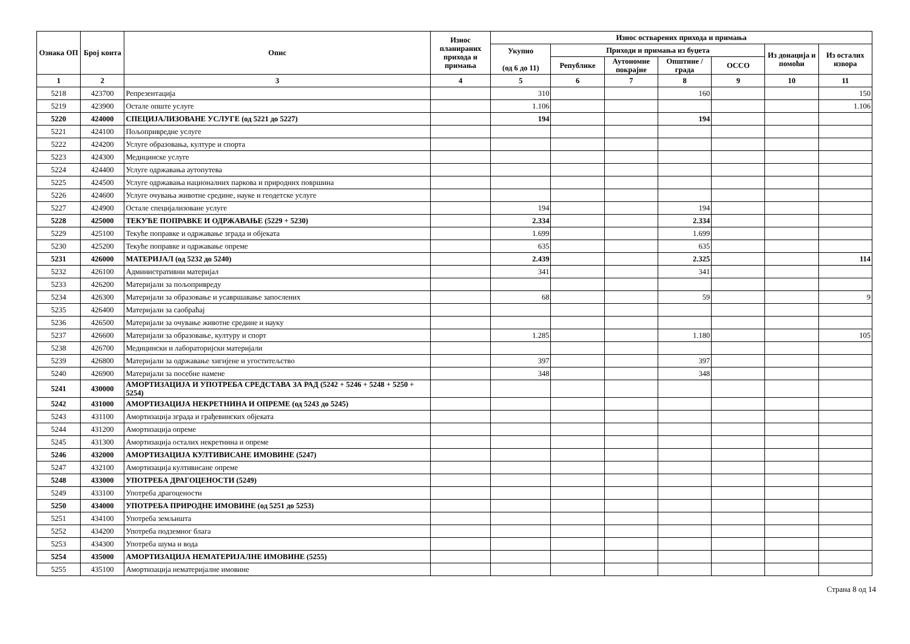| Ознака ОП | Број конта | Опис | Износ планираних прихода и примања | Износ остварених прихода и примања | | | | | | |
| --- | --- | --- | --- | --- | --- | --- | --- | --- | --- | --- |
| | | | | Укупно (од 6 до 11) | Приходи и примања из буџета | | | | Из донација и помоћи | Из осталих извора |
| | | | | | Републике | Аутономне покрајне | Општине / града | ОССО | | |
| 1 | 2 | 3 | 4 | 5 | 6 | 7 | 8 | 9 | 10 | 11 |
| 5218 | 423700 | Репрезентација | | 310 | | | 160 | | | 150 |
| 5219 | 423900 | Остале опште услуге | | 1.106 | | | | | | 1.106 |
| 5220 | 424000 | СПЕЦИЈАЛИЗОВАНЕ УСЛУГЕ (од 5221 до 5227) | | 194 | | | 194 | | | |
| 5221 | 424100 | Пољопривредне услуге | | | | | | | | |
| 5222 | 424200 | Услуге образовања, културе и спорта | | | | | | | | |
| 5223 | 424300 | Медицинске услуге | | | | | | | | |
| 5224 | 424400 | Услуге одржавања аутопутева | | | | | | | | |
| 5225 | 424500 | Услуге одржавања националних паркова и природних површина | | | | | | | | |
| 5226 | 424600 | Услуге очувања животне средине, науке и геодетске услуге | | | | | | | | |
| 5227 | 424900 | Остале специјализоване услуге | | 194 | | | 194 | | | |
| 5228 | 425000 | ТЕКУЋЕ ПОПРАВКЕ И ОДРЖАВАЊЕ (5229 + 5230) | | 2.334 | | | 2.334 | | | |
| 5229 | 425100 | Текуће поправке и одржавање зграда и објеката | | 1.699 | | | 1.699 | | | |
| 5230 | 425200 | Текуће поправке и одржавање опреме | | 635 | | | 635 | | | |
| 5231 | 426000 | МАТЕРИЈАЛ (од 5232 до 5240) | | 2.439 | | | 2.325 | | | 114 |
| 5232 | 426100 | Административни материјал | | 341 | | | 341 | | | |
| 5233 | 426200 | Материјали за пољопривреду | | | | | | | | |
| 5234 | 426300 | Материјали за образовање и усавршавање запослених | | 68 | | | 59 | | | 9 |
| 5235 | 426400 | Материјали за саобраћај | | | | | | | | |
| 5236 | 426500 | Материјали за очување животне средине и науку | | | | | | | | |
| 5237 | 426600 | Материјали за образовање, културу и спорт | | 1.285 | | | 1.180 | | | 105 |
| 5238 | 426700 | Медицински и лабораторијски материјали | | | | | | | | |
| 5239 | 426800 | Материјали за одржавање хигијене и угоститељство | | 397 | | | 397 | | | |
| 5240 | 426900 | Материјали за посебне намене | | 348 | | | 348 | | | |
| 5241 | 430000 | АМОРТИЗАЦИЈА И УПОТРЕБА СРЕДСТАВА ЗА РАД (5242 + 5246 + 5248 + 5250 + 5254) | | | | | | | | |
| 5242 | 431000 | АМОРТИЗАЦИЈА НЕКРЕТНИНА И ОПРЕМЕ (од 5243 до 5245) | | | | | | | | |
| 5243 | 431100 | Амортизација зграда и грађевинских објеката | | | | | | | | |
| 5244 | 431200 | Амортизација опреме | | | | | | | | |
| 5245 | 431300 | Амортизација осталих некретнина и опреме | | | | | | | | |
| 5246 | 432000 | АМОРТИЗАЦИЈА КУЛТИВИСАНЕ ИМОВИНЕ (5247) | | | | | | | | |
| 5247 | 432100 | Амортизација култивисане опреме | | | | | | | | |
| 5248 | 433000 | УПОТРЕБА ДРАГОЦЕНОСТИ (5249) | | | | | | | | |
| 5249 | 433100 | Употреба драгоцености | | | | | | | | |
| 5250 | 434000 | УПОТРЕБА ПРИРОДНЕ ИМОВИНЕ (од 5251 до 5253) | | | | | | | | |
| 5251 | 434100 | Употреба земљишта | | | | | | | | |
| 5252 | 434200 | Употреба подземног блага | | | | | | | | |
| 5253 | 434300 | Употреба шума и вода | | | | | | | | |
| 5254 | 435000 | АМОРТИЗАЦИЈА НЕМАТЕРИЈАЛНЕ ИМОВИНЕ (5255) | | | | | | | | |
| 5255 | 435100 | Амортизација нематеријалне имовине | | | | | | | | |
Страна 8 од 14